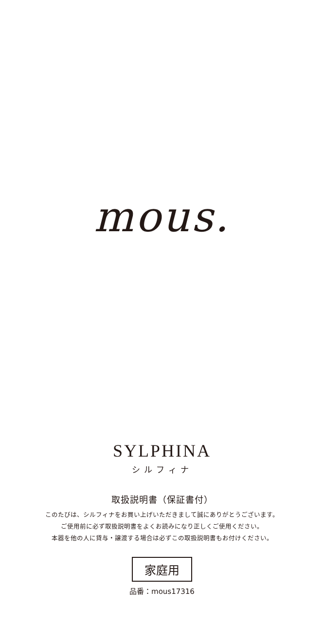mous.
SYLPHINA
シルフィナ
取扱説明書（保証書付）
このたびは、シルフィナをお買い上げいただきまして誠にありがとうございます。
ご使用前に必ず取扱説明書をよくお読みになり正しくご使用ください。
本器を他の人に貸与・譲渡する場合は必ずこの取扱説明書もお付けください。
家庭用
品番：mous17316